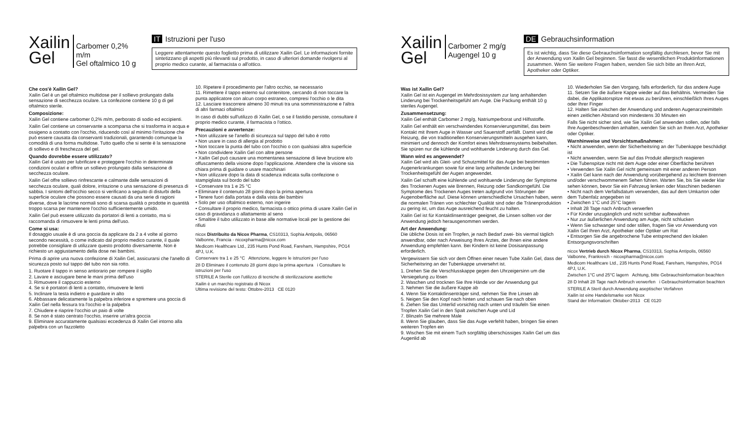Xailin
Gel
Carbomer 0,2% m/m
Gel oftalmico 10 g
IT Istruzioni per l'uso
Leggere attentamente questo foglietto prima di utilizzare Xailin Gel. Le informazioni fornite sintetizzano gli aspetti più rilevanti sul prodotto, in caso di ulteriori domande rivolgersi al proprio medico curante, al farmacista o all'ottico.
Che cos'è Xailin Gel?
Xailin Gel è un gel oftalmico multidose per il sollievo prolungato dalla sensazione di secchezza oculare. La confezione contiene 10 g di gel oftalmico sterile.
Composizione:
Xailin Gel contiene carbomer 0,2% m/m, perborato di sodio ed eccipienti.
Xailin Gel contiene un conservante a scomparsa che si trasforma in acqua e ossigeno a contatto con l'occhio, riducendo così al minimo l'irritazione che può essere causata da conservanti tradizionali, garantendo comunque la comodità di una forma multidose. Tutto quello che si sente è la sensazione di sollievo e di freschezza del gel.
Quando dovrebbe essere utilizzato?
Xailin Gel è usato per lubrificare e proteggere l'occhio in determinate condizioni oculari e offrire un sollievo prolungato dalla sensazione di secchezza oculare.
Xailin Gel offre sollievo rinfrescante e calmante dalle sensazioni di secchezza oculare, quali dolore, irritazione o una sensazione di presenza di sabbia. I sintomi dell'occhio secco si verificano a seguito di disturbi della superficie oculare che possono essere causati da una serie di ragioni diverse, dove le lacrime normali sono di scarsa qualità o prodotte in quantità troppo scarsa per mantenere l'occhio sufficientemente umido.
Xailin Gel può essere utilizzato da portatori di lenti a contatto, ma si raccomanda di rimuovere le lenti prima dell'uso.
Come si usa:
Il dosaggio usuale è di una goccia da applicare da 2 a 4 volte al giorno secondo necessità, o come indicato dal proprio medico curante, il quale potrebbe consigliare di utilizzare questo prodotto diversamente. Non è richiesto un aggiustamento della dose nei bambini.
Prima di aprire una nuova confezione di Xailin Gel, assicurarsi che l'anello di sicurezza posto sul tappo del tubo non sia rotto.
1. Ruotare il tappo in senso antiorario per rompere il sigillo
2. Lavare e asciugare bene le mani prima dell'uso
3. Rimuovere il cappuccio esterno
4. Se si è portatori di lenti a contatto, rimuovere le lenti
5. Inclinare la testa indietro e guardare in alto
6. Abbassare delicatamente la palpebra inferiore e spremere una goccia di Xailin Gel nella fessura tra l'occhio e la palpebra
7. Chiudere e riaprire l'occhio un paio di volte
8. Se non è stato centrato l'occhio, inserire un'altra goccia
9. Eliminare accuratamente qualsiasi eccedenza di Xailin Gel intorno alla palpebra con un fazzoletto
10. Ripetere il procedimento per l'altro occhio, se necessario
11. Rimettere il tappo esterno sul contenitore, cercando di non toccare la punta applicatore con alcun corpo estraneo, compresi l'occhio o le dita
12. Lasciare trascorrere almeno 30 minuti tra una somministrazione e l'altra di altri farmaci oftalmici
In caso di dubbi sull'utilizzo di Xailin Gel, o se il fastidio persiste, consultare il proprio medico curante, il farmacista o l'ottico.
Precauzioni e avvertenze:
• Non utilizzare se l'anello di sicurezza sul tappo del tubo è rotto
• Non usare in caso di allergia al prodotto
• Non toccare la punta del tubo con l'occhio o con qualsiasi altra superficie
• Non condividere Xailin Gel con altre persone
• Xailin Gel può causare una momentanea sensazione di lieve bruciore e/o offuscamento della visione dopo l'applicazione. Attendere che la visione sia chiara prima di guidare o usare macchinari
• Non utilizzare dopo la data di scadenza indicata sulla confezione o stampigliata sul bordo del tubo
• Conservare tra 1 e 25 °C
• Eliminare il contenuto 28 giorni dopo la prima apertura
• Tenere fuori dalla portata e dalla vista dei bambini
• Solo per uso oftalmico esterno, non ingerire
• Consultare il proprio medico, farmacista o ottico prima di usare Xailin Gel in caso di gravidanza o allattamento al seno
• Smaltire il tubo utilizzato in base alle normative locali per la gestione dei rifiuti
nicox Distribuito da Nicox Pharma, CS10313, Sophia Antipolis, 06560 Valbonne, Francia - nicoxpharma@nicox.com
Medicom Healthcare Ltd., 235 Hunts Pond Road, Fareham, Hampshire, PO14 4PJ, U.K.
Conservare tra 1 e 25 °C Attenzione, leggere le istruzioni per l'uso
28 D Eliminare il contenuto 28 giorni dopo la prima apertura i Consultare le istruzioni per l'uso
STERILE A Sterile con l'utilizzo di tecniche di sterilizzazione asettiche
Xailin è un marchio registrato di Nicox
Ultima revisione del testo: Ottobre-2013 CE 0120
Xailin
Gel
Carbomer 2 mg/g
Augengel 10 g
DE Gebrauchsinformation
Es ist wichtig, dass Sie diese Gebrauchsinformation sorgfältig durchlesen, bevor Sie mit der Anwendung von Xailin Gel beginnen. Sie fasst die wesentlichen Produktinformationen zusammen. Wenn Sie weitere Fragen haben, wenden Sie sich bitte an Ihren Arzt, Apotheker oder Optiker.
Was ist Xailin Gel?
Xailin Gel ist ein Augengel im Mehrdosissystem zur lang anhaltenden Linderung bei Trockenheitsgefühl am Auge. Die Packung enthält 10 g steriles Augengel.
Zusammensetzung:
Xailin Gel enthält Carbomer 2 mg/g, Natriumperborat und Hilfsstoffe.
Xailin Gel enthält ein verschwindendes Konservierungsmittel, das beim Kontakt mit Ihrem Auge in Wasser und Sauerstoff zerfällt. Damit wird die Reizung, die von traditionellen Konservierungsmitteln ausgehen kann, minimiert und dennoch der Komfort eines Mehrdosensystems beibehalten. Sie spüren nur die kühlende und wohltuende Linderung durch das Gel.
Wann wird es angewendet?
Xailin Gel wird als Gleit- und Schutzmittel für das Auge bei bestimmten Augenerkrankungen sowie für eine lang anhaltende Linderung bei Trockenheitsgefühl der Augen angewendet.
Xailin Gel schafft eine kühlende und wohltuende Linderung der Symptome des Trockenen Auges wie Brennen, Reizung oder Sandkorngefühl. Die Symptome des Trockenen Auges treten aufgrund von Störungen der Augenoberfläche auf. Diese können unterschiedliche Ursachen haben, wenn die normalen Tränen von schlechter Qualität sind oder die Tränenproduktion zu gering ist, um das Auge ausreichend feucht zu halten.
Xailin Gel ist für Kontaktlinsenträger geeignet, die Linsen sollten vor der Anwendung jedoch herausgenommen werden.
Art der Anwendung:
Die übliche Dosis ist ein Tropfen, je nach Bedarf zwei- bis viermal täglich anwendbar, oder nach Anweisung Ihres Arztes, der Ihnen eine andere Anwendung empfehlen kann. Bei Kindern ist keine Dosisanpassung erforderlich.
Vergewissern Sie sich vor dem Öffnen einer neuen Tube Xailin Gel, dass der Sicherheitsring an der Tubenkappe unversehrt ist.
1. Drehen Sie die Verschlusskappe gegen den Uhrzeigersinn um die Versiegelung zu lösen
2. Waschen und trocknen Sie Ihre Hände vor der Anwendung gut
3. Nehmen Sie die äußere Kappe ab
4. Wenn Sie Kontaktlinsenträger sind, nehmen Sie Ihre Linsen ab
5. Neigen Sie den Kopf nach hinten und schauen Sie nach oben
6. Ziehen Sie das Unterlid vorsichtig nach unten und träufeln Sie einen Tropfen Xailin Gel in den Spalt zwischen Auge und Lid
7. Blinzeln Sie mehrere Male
8. Wenn Sie glauben, dass Sie das Auge verfehlt haben, bringen Sie einen weiteren Tropfen ein
9. Wischen Sie mit einem Tuch sorgfältig überschüssiges Xailin Gel um das Augenlid ab
10. Wiederholen Sie den Vorgang, falls erforderlich, für das andere Auge
11. Setzen Sie die äußere Kappe wieder auf das Behältnis. Vermeiden Sie dabei, die Applikatorspitze mit etwas zu berühren, einschließlich Ihres Auges oder Ihrer Finger
12. Halten Sie zwischen der Anwendung und anderen Augenarzneimitteln einen zeitlichen Abstand von mindestens 30 Minuten ein
Falls Sie nicht sicher sind, wie Sie Xailin Gel anwenden sollen, oder falls Ihre Augenbeschwerden anhalten, wenden Sie sich an Ihren Arzt, Apotheker oder Optiker.
Warnhinweise und Vorsichtsmaßnahmen:
• Nicht anwenden, wenn der Sicherheitsring an der Tubenkappe beschädigt ist
• Nicht anwenden, wenn Sie auf das Produkt allergisch reagieren
• Die Tubenspitze nicht mit dem Auge oder einer Oberfläche berühren
• Verwenden Sie Xailin Gel nicht gemeinsam mit einer anderen Person
• Xailin Gel kann nach der Anwendung vorübergehend zu leichtem Brennen und/oder verschwommenem Sehen führen. Warten Sie, bis Sie wieder klar sehen können, bevor Sie ein Fahrzeug lenken oder Maschinen bedienen
• Nicht nach dem Verfallsdatum verwenden, das auf dem Umkarton oder dem Tubenfalz angegeben ist
• Zwischen 1°C und 25°C lagern
• Inhalt 28 Tage nach Anbruch verwerfen
• Für Kinder unzugänglich und nicht sichtbar aufbewahren
• Nur zur äußerlichen Anwendung am Auge, nicht schlucken
• Wenn Sie schwanger sind oder stillen, fragen Sie vor Anwendung von Xailin Gel Ihren Arzt, Apotheker oder Optiker um Rat
• Entsorgen Sie die angebrochene Tube entsprechend den lokalen Entsorgungsvorschriften
nicox Vertrieb durch Nicox Pharma, CS10313, Sophia Antipolis, 06560 Valbonne, Frankreich - nicoxpharma@nicox.com
Medicom Healthcare Ltd., 235 Hunts Pond Road, Fareham, Hampshire, PO14 4PJ, U.K.
Zwischen 1°C und 25°C lagern Achtung, bitte Gebrauchsinformation beachten
28 D Inhalt 28 Tage nach Anbruch verwerfen i Gebrauchsinformation beachten
STERILE A Steril durch Anwendung aseptischer Verfahren
Xailin ist eine Handelsmarke von Nicox
Stand der Information: Oktober-2013 CE 0120